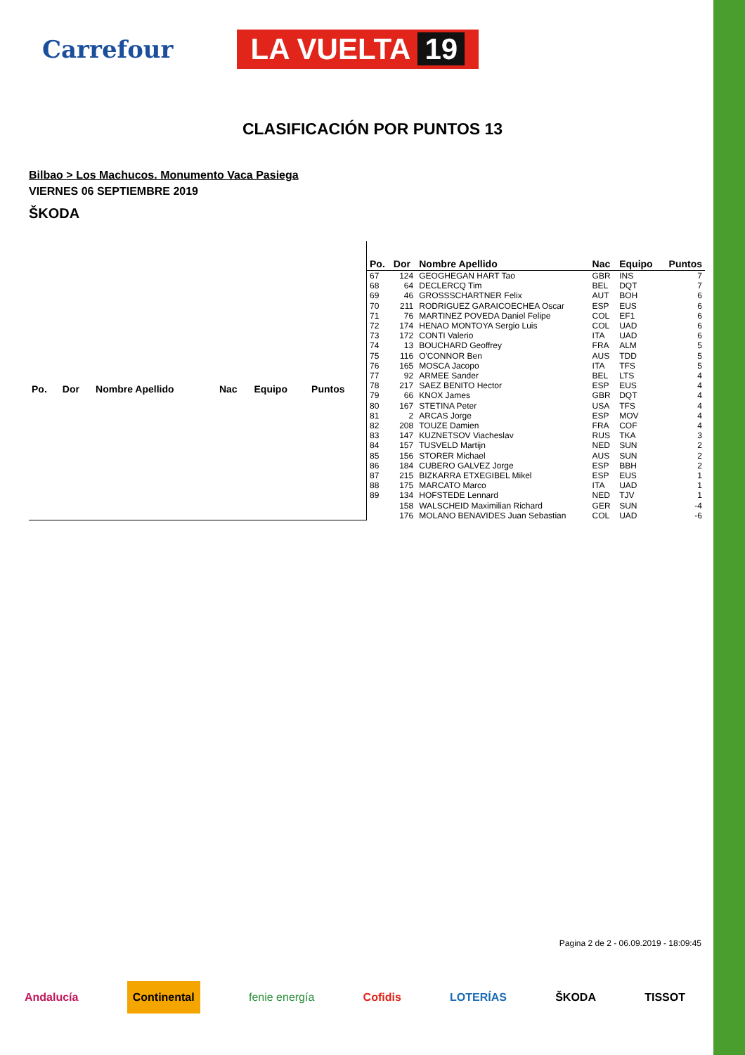Carrefour
LA VUELTA 19
CLASIFICACIÓN POR PUNTOS 13
Bilbao > Los Machucos. Monumento Vaca Pasiega
VIERNES 06 SEPTIEMBRE 2019
ŠKODA
| Po. | Dor | Nombre Apellido | Nac | Equipo | Puntos |
| --- | --- | --- | --- | --- | --- |
| Po. | Dor | Nombre Apellido | Nac | Equipo | Puntos |
| --- | --- | --- | --- | --- | --- |
| 67 | 124 | GEOGHEGAN HART Tao | GBR | INS | 7 |
| 68 | 64 | DECLERCQ Tim | BEL | DQT | 7 |
| 69 | 46 | GROSSSCHARTNER Felix | AUT | BOH | 6 |
| 70 | 211 | RODRIGUEZ GARAICOECHEA Oscar | ESP | EUS | 6 |
| 71 | 76 | MARTINEZ POVEDA Daniel Felipe | COL | EF1 | 6 |
| 72 | 174 | HENAO MONTOYA Sergio Luis | COL | UAD | 6 |
| 73 | 172 | CONTI Valerio | ITA | UAD | 6 |
| 74 | 13 | BOUCHARD Geoffrey | FRA | ALM | 5 |
| 75 | 116 | O'CONNOR Ben | AUS | TDD | 5 |
| 76 | 165 | MOSCA Jacopo | ITA | TFS | 5 |
| 77 | 92 | ARMEE Sander | BEL | LTS | 4 |
| 78 | 217 | SAEZ BENITO Hector | ESP | EUS | 4 |
| 79 | 66 | KNOX James | GBR | DQT | 4 |
| 80 | 167 | STETINA Peter | USA | TFS | 4 |
| 81 | 2 | ARCAS Jorge | ESP | MOV | 4 |
| 82 | 208 | TOUZE Damien | FRA | COF | 4 |
| 83 | 147 | KUZNETSOV Viacheslav | RUS | TKA | 3 |
| 84 | 157 | TUSVELD Martijn | NED | SUN | 2 |
| 85 | 156 | STORER Michael | AUS | SUN | 2 |
| 86 | 184 | CUBERO GALVEZ Jorge | ESP | BBH | 2 |
| 87 | 215 | BIZKARRA ETXEGIBEL Mikel | ESP | EUS | 1 |
| 88 | 175 | MARCATO Marco | ITA | UAD | 1 |
| 89 | 134 | HOFSTEDE Lennard | NED | TJV | 1 |
| | 158 | WALSCHEID Maximilian Richard | GER | SUN | -4 |
| | 176 | MOLANO BENAVIDES Juan Sebastian | COL | UAD | -6 |
Pagina 2 de 2 - 06.09.2019 - 18:09:45
Andalucía Continental fenie energía Cofidis LOTERÍAS ŠKODA TISSOT